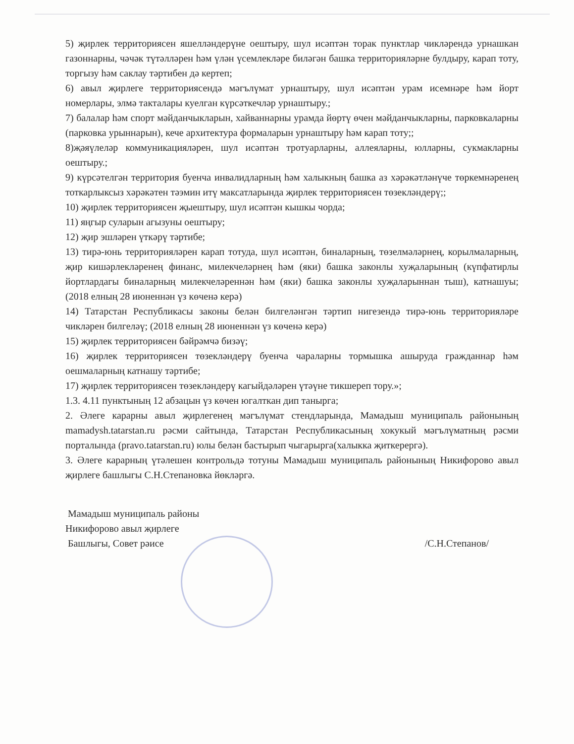5) җирлек территориясен яшелләндерүне оештыру, шул исәптән торак пунктлар чикләрендә урнашкан газоннарны, чәчәк түтәлләрен һәм үлән үсемлекләре биләгән башка территорияләрне булдыру, карап тоту, торгызу һәм саклау тәртибен дә кертеп;
6) авыл җирлеге территориясендә мәгълүмат урнаштыру, шул исәптән урам исемнәре һәм йорт номерлары, элмә такталары куелган күрсәткечләр урнаштыру.;
7) балалар һәм спорт мәйданчыкларын, хайваннарны урамда йөртү өчен мәйданчыкларны, парковкаларны (парковка урыннарын), кече архитектура формаларын урнаштыру һәм карап тоту;;
8)җәяүлеләр коммуникацияләрен, шул исәптән тротуарларны, аллеяларны, юлларны, сукмакларны оештыру.;
9) күрсәтелгән территория буенча инвалидларның һәм халыкның башка аз хәрәкәтләнүче төркемнәренең тоткарлыксыз хәрәкәтен тәэмин итү максатларында җирлек территориясен төзекләндерү;;
10) җирлек территориясен җыештыру, шул исәптән кышкы чорда;
11) яңгыр суларын агызуны оештыру;
12) җир эшләрен үткәрү тәртибе;
13) тирә-юнь территорияләрен карап тотуда, шул исәптән, биналарның, төзелмәләрнең, корылмаларның, җир кишәрлекләренең финанс, милекчеләрнең һәм (яки) башка законлы хуҗаларының (күпфатирлы йортлардагы биналарның милекчеләреннән һәм (яки) башка законлы хуҗаларыннан тыш), катнашуы; (2018 елның 28 июненнән үз көченә керә)
14) Татарстан Республикасы законы белән билгеләнгән тәртип нигезендә тирә-юнь территорияләре чикләрен билгеләү; (2018 елның 28 июненнән үз көченә керә)
15) җирлек территориясен бәйрәмчә бизәү;
16) җирлек территориясен төзекләндерү буенча чараларны тормышка ашыруда гражданнар һәм оешмаларның катнашу тәртибе;
17) җирлек территориясен төзекләндерү кагыйдәләрен үтәүне тикшереп тору.»;
1.3. 4.11 пунктының 12 абзацын үз көчен югалткан дип танырга;
2. Әлеге карарны авыл җирлегенең мәгълүмат стендларында, Мамадыш муниципаль районының mamadysh.tatarstan.ru рәсми сайтында, Татарстан Республикасының хокукый мәгълүматның рәсми порталында (pravo.tatarstan.ru) юлы белән бастырып чыгарырга(халыкка җиткерергә).
3. Әлеге карарның үтәлешен контрольдә тотуны Мамадыш муниципаль районының Никифорово авыл җирлеге башлыгы С.Н.Степановка йөкләргә.
Мамадыш муниципаль районы
Никифорово авыл җирлеге
Башлыгы, Совет рәисе
/С.Н.Степанов/